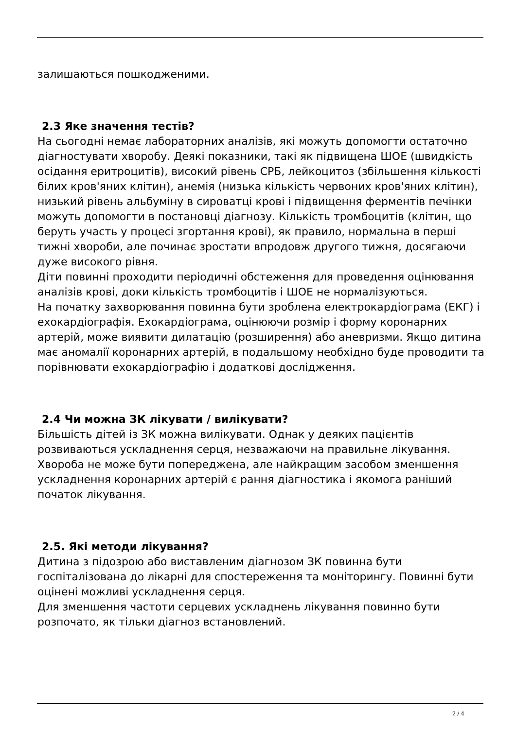залишаються пошкодженими.
2.3 Яке значення тестів?
На сьогодні немає лабораторних аналізів, які можуть допомогти остаточно діагностувати хворобу. Деякі показники, такі як підвищена ШОЕ (швидкість осідання еритроцитів), високий рівень СРБ, лейкоцитоз (збільшення кількості білих кров'яних клітин), анемія (низька кількість червоних кров'яних клітин), низький рівень альбуміну в сироватці крові і підвищення ферментів печінки можуть допомогти в постановці діагнозу. Кількість тромбоцитів (клітин, що беруть участь у процесі згортання крові), як правило, нормальна в перші тижні хвороби, але починає зростати впродовж другого тижня, досягаючи дуже високого рівня.
Діти повинні проходити періодичні обстеження для проведення оцінювання аналізів крові, доки кількість тромбоцитів і ШОЕ не нормалізуються.
На початку захворювання повинна бути зроблена електрокардіограма (ЕКГ) і ехокардіографія. Ехокардіограма, оцінюючи розмір і форму коронарних артерій, може виявити дилатацію (розширення) або аневризми. Якщо дитина має аномалії коронарних артерій, в подальшому необхідно буде проводити та порівнювати ехокардіографію і додаткові дослідження.
2.4 Чи можна ЗК лікувати / вилікувати?
Більшість дітей із ЗК можна вилікувати. Однак у деяких пацієнтів розвиваються ускладнення серця, незважаючи на правильне лікування. Хвороба не може бути попереджена, але найкращим засобом зменшення ускладнення коронарних артерій є рання діагностика і якомога раніший початок лікування.
2.5. Які методи лікування?
Дитина з підозрою або виставленим діагнозом ЗК повинна бути госпіталізована до лікарні для спостереження та моніторингу. Повинні бути оцінені можливі ускладнення серця.
Для зменшення частоти серцевих ускладнень лікування повинно бути розпочато, як тільки діагноз встановлений.
2 / 4